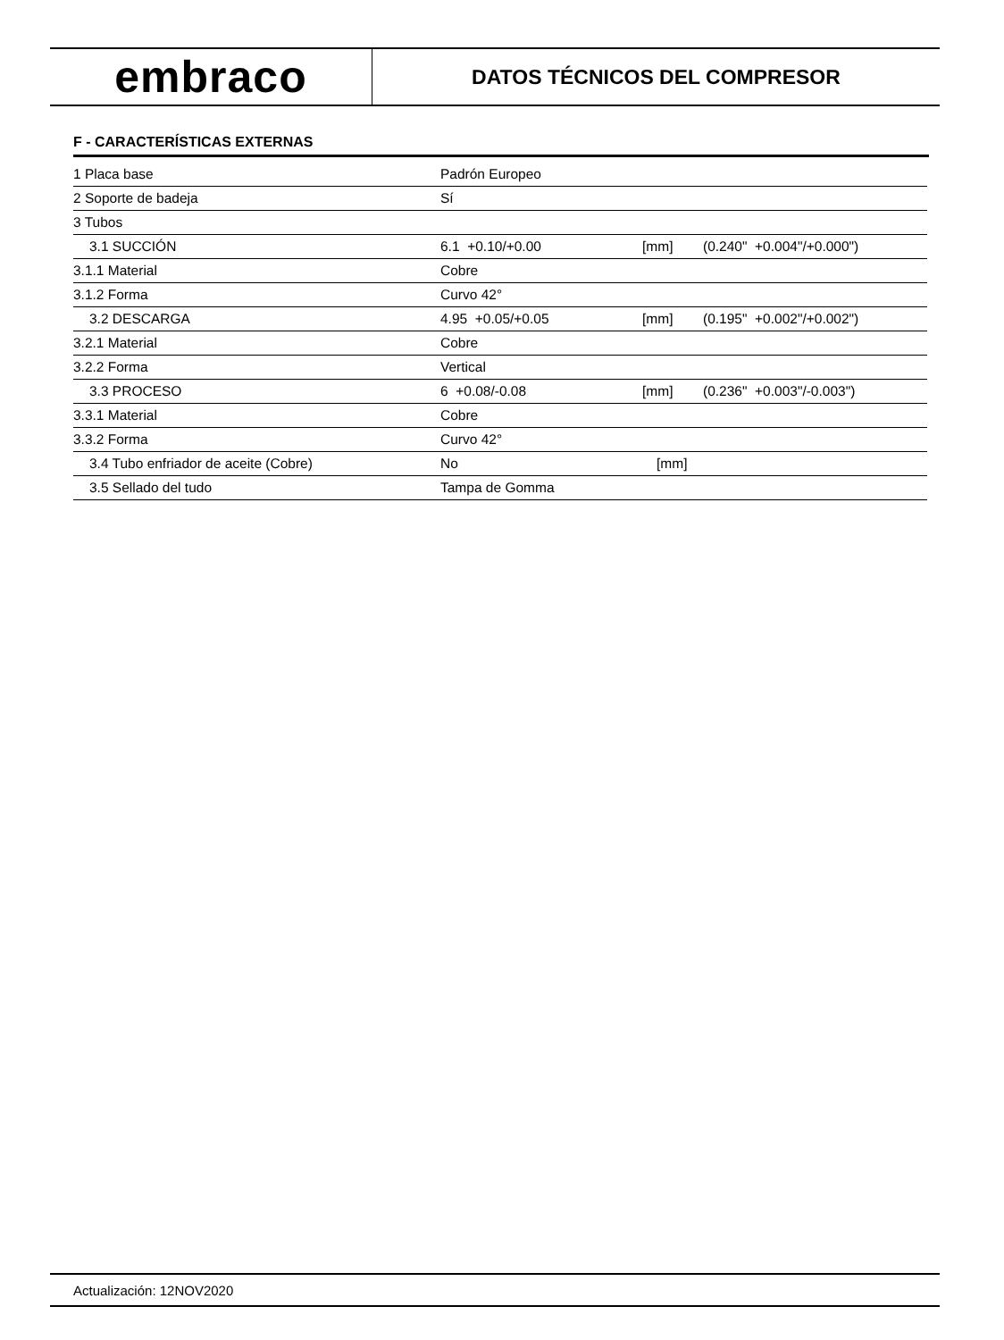embraco
DATOS TÉCNICOS DEL COMPRESOR
F - CARACTERÍSTICAS EXTERNAS
| 1 Placa base | Padrón Europeo | | |
| 2 Soporte de badeja | Sí | | |
| 3 Tubos | | | |
| 3.1 SUCCIÓN | 6.1 +0.10/+0.00 | [mm] | (0.240" +0.004"/+0.000") |
| 3.1.1 Material | Cobre | | |
| 3.1.2 Forma | Curvo 42° | | |
| 3.2 DESCARGA | 4.95 +0.05/+0.05 | [mm] | (0.195" +0.002"/+0.002") |
| 3.2.1 Material | Cobre | | |
| 3.2.2 Forma | Vertical | | |
| 3.3 PROCESO | 6 +0.08/-0.08 | [mm] | (0.236" +0.003"/-0.003") |
| 3.3.1 Material | Cobre | | |
| 3.3.2 Forma | Curvo 42° | | |
| 3.4 Tubo enfriador de aceite (Cobre) | No | [mm] | |
| 3.5 Sellado del tudo | Tampa de Gomma | | |
Actualización: 12NOV2020